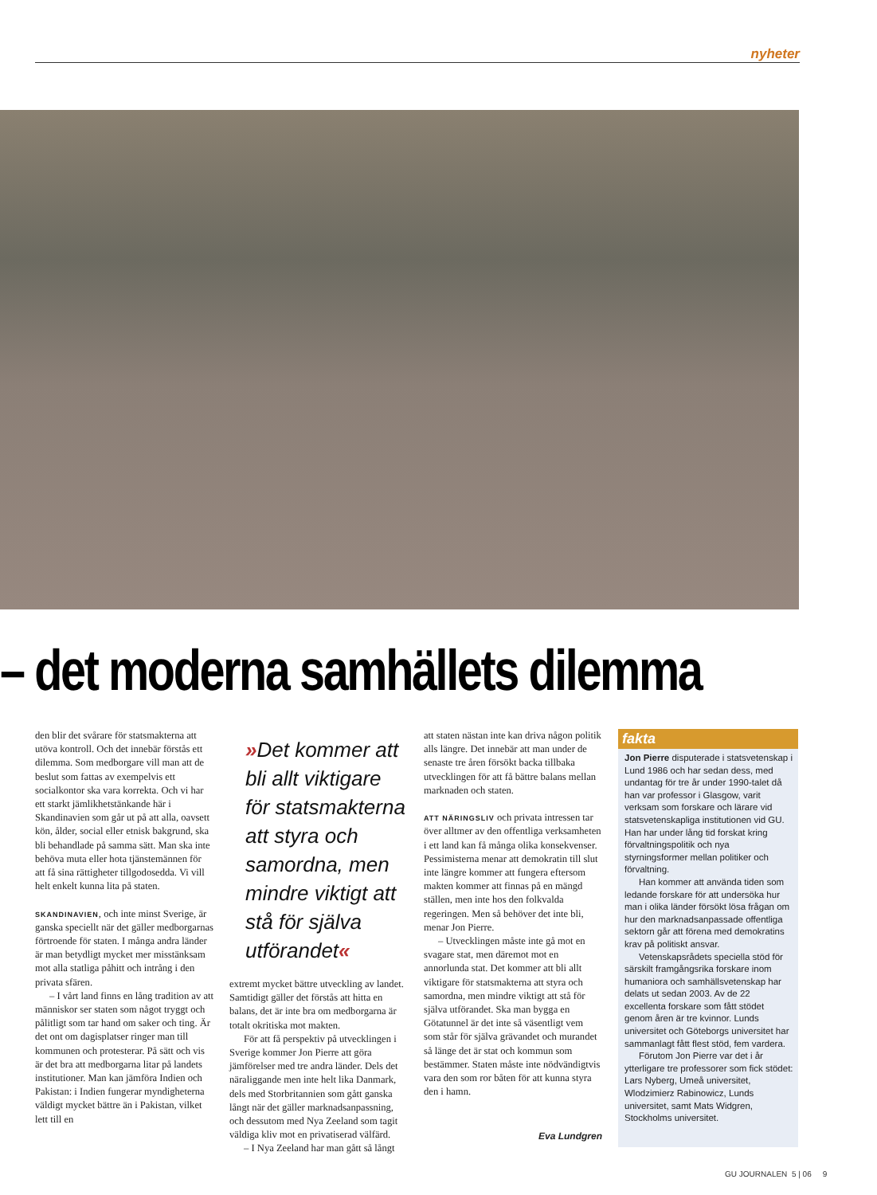nyheter
– det moderna samhällets dilemma
den blir det svårare för statsmakterna att utöva kontroll. Och det innebär förstås ett dilemma. Som medborgare vill man att de beslut som fattas av exempelvis ett socialkontor ska vara korrekta. Och vi har ett starkt jämlikhetstänkande här i Skandinavien som går ut på att alla, oavsett kön, ålder, social eller etnisk bakgrund, ska bli behandlade på samma sätt. Man ska inte behöva muta eller hota tjänstemännen för att få sina rättigheter tillgodosedda. Vi vill helt enkelt kunna lita på staten.
SKANDINAVIEN, och inte minst Sverige, är ganska speciellt när det gäller medborgarnas förtroende för staten. I många andra länder är man betydligt mycket mer misstänksam mot alla statliga påhitt och intrång i den privata sfären.
– I vårt land finns en lång tradition av att människor ser staten som något tryggt och pålitligt som tar hand om saker och ting. Är det ont om dagisplatser ringer man till kommunen och protesterar. På sätt och vis är det bra att medborgarna litar på landets institutioner. Man kan jämföra Indien och Pakistan: i Indien fungerar myndigheterna väldigt mycket bättre än i Pakistan, vilket lett till en
»Det kommer att bli allt viktigare för statsmakterna att styra och samordna, men mindre viktigt att stå för själva utförandet«
extremt mycket bättre utveckling av landet. Samtidigt gäller det förstås att hitta en balans, det är inte bra om medborgarna är totalt okritiska mot makten.
För att få perspektiv på utvecklingen i Sverige kommer Jon Pierre att göra jämförelser med tre andra länder. Dels det näraliggande men inte helt lika Danmark, dels med Storbritannien som gått ganska långt när det gäller marknadsanpassning, och dessutom med Nya Zeeland som tagit väldiga kliv mot en privatiserad välfärd.
– I Nya Zeeland har man gått så långt
att staten nästan inte kan driva någon politik alls längre. Det innebär att man under de senaste tre åren försökt backa tillbaka utvecklingen för att få bättre balans mellan marknaden och staten.
ATT NÄRINGSLIV och privata intressen tar över alltmer av den offentliga verksamheten i ett land kan få många olika konsekvenser. Pessimisterna menar att demokratin till slut inte längre kommer att fungera eftersom makten kommer att finnas på en mängd ställen, men inte hos den folkvalda regeringen. Men så behöver det inte bli, menar Jon Pierre.
– Utvecklingen måste inte gå mot en svagare stat, men däremot mot en annorlunda stat. Det kommer att bli allt viktigare för statsmakterna att styra och samordna, men mindre viktigt att stå för själva utförandet. Ska man bygga en Götatunnel är det inte så väsentligt vem som står för själva grävandet och murandet så länge det är stat och kommun som bestämmer. Staten måste inte nödvändigtvis vara den som ror båten för att kunna styra den i hamn.
Eva Lundgren
fakta
Jon Pierre disputerade i statsvetenskap i Lund 1986 och har sedan dess, med undantag för tre år under 1990-talet då han var professor i Glasgow, varit verksam som forskare och lärare vid statsvetenskapliga institutionen vid GU. Han har under lång tid forskat kring förvaltningspolitik och nya styrningsformer mellan politiker och förvaltning.
Han kommer att använda tiden som ledande forskare för att undersöka hur man i olika länder försökt lösa frågan om hur den marknadsanpassade offentliga sektorn går att förena med demokratins krav på politiskt ansvar.
Vetenskapsrådets speciella stöd för särskilt framgångsrika forskare inom humaniora och samhällsvetenskap har delats ut sedan 2003. Av de 22 excellenta forskare som fått stödet genom åren är tre kvinnor. Lunds universitet och Göteborgs universitet har sammanlagt fått flest stöd, fem vardera.
Förutom Jon Pierre var det i år ytterligare tre professorer som fick stödet: Lars Nyberg, Umeå universitet, Wlodzimierz Rabinowicz, Lunds universitet, samt Mats Widgren, Stockholms universitet.
GU JOURNALEN 5 | 06 9